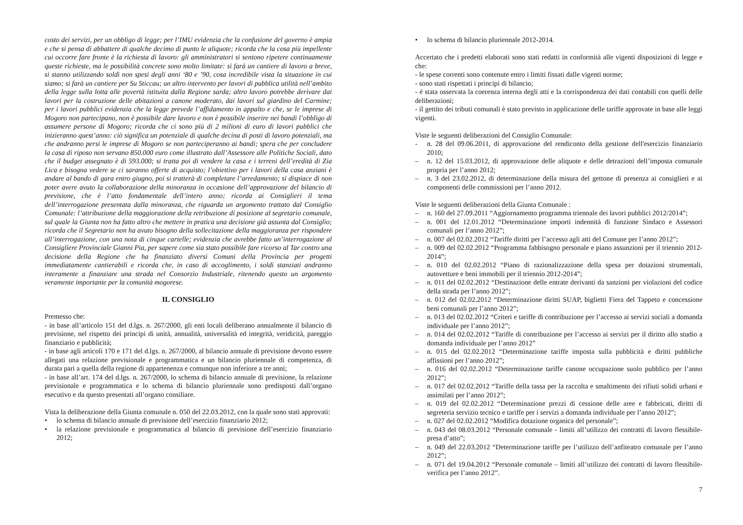costo dei servizi, per un obbligo di legge; per l’IMU evidenzia che la confusione del governo è ampia e che si pensa di abbattere di qualche decimo di punto le aliquote; ricorda che la cosa più impellente cui occorre fare fronte è la richiesta di lavoro: gli amministratori si sentono ripetere continuamente queste richieste, ma le possibilità concrete sono molto limitate: si farà un cantiere di lavoro a breve, si stanno utilizzando soldi non spesi degli anni ‘80 e ’90, cosa incredibile vista la situazione in cui siamo; si farà un cantiere per Su Sticcau; un altro intervento per lavori di pubblica utilità nell’ambito della legge sulla lotta alle povertà istituita dalla Regione sarda; altro lavoro potrebbe derivare dai lavori per la costruzione delle abitazioni a canone moderato, dai lavori sul giardino del Carmine; per i lavori pubblici evidenzia che la legge prevede l’affidamento in appalto e che, se le imprese di Mogoro non partecipano, non è possibile dare lavoro e non è possibile inserire nei bandi l’obbligo di assumere persone di Mogoro; ricorda che ci sono più di 2 milioni di euro di lavori pubblici che inizieranno quest’anno: ciò significa un potenziale di qualche decina di posti di lavoro potenziali, ma che andranno persi le imprese di Mogoro se non parteciperanno ai bandi; spera che per concludere la casa di riposo non servano 850.000 euro come illustrato dall’Assessore alle Politiche Sociali, dato che il budget assegnato è di 593.000; si tratta poi di vendere la casa e i terreni dell’eredità di Zia Lica e bisogna vedere se ci saranno offerte di acquisto; l’obiettivo per i lavori della casa anziani è andare al bando di gara entro giugno, poi si tratterà di completare l’arredamento; si dispiace di non poter avere avuto la collaborazione della minoranza in occasione dell’approvazione del bilancio di previsione, che è l’atto fondamentale dell’intero anno; ricorda ai Consiglieri il tema dell’interrogazione presentata dalla minoranza, che riguarda un argomento trattato dal Consiglio Comunale: l’attribuzione della maggiorazione della retribuzione di posizione al segretario comunale, sul quale la Giunta non ha fatto altro che mettere in pratica una decisione già assunta dal Consiglio; ricorda che il Segretario non ha avuto bisogno della sollecitazione della maggioranza per rispondere all’interrogazione, con una nota di cinque cartelle; evidenzia che avrebbe fatto un’interrogazione al Consigliere Provinciale Gianni Pia, per sapere come sia stato possibile fare ricorso al Tar contro una decisione della Regione che ha finanziato diversi Comuni della Provincia per progetti immediatamente cantierabili e ricorda che, in caso di accoglimento, i soldi stanziati andranno interamente a finanziare una strada nel Consorzio Industriale, ritenendo questo un argomento veramente importante per la comunità mogorese.
IL CONSIGLIO
Premesso che:
- in base all’articolo 151 del d.lgs. n. 267/2000, gli enti locali deliberano annualmente il bilancio di previsione, nel rispetto dei principi di unità, annualità, universalità ed integrità, veridicità, pareggio finanziario e pubblicità;
- in base agli articoli 170 e 171 del d.lgs. n. 267/2000, al bilancio annuale di previsione devono essere allegati una relazione previsionale e programmatica e un bilancio pluriennale di competenza, di durata pari a quella della regione di appartenenza e comunque non inferiore a tre anni;
- in base all’art. 174 del d.lgs. n. 267/2000, lo schema di bilancio annuale di previsione, la relazione previsionale e programmatica e lo schema di bilancio pluriennale sono predisposti dall’organo esecutivo e da questo presentati all’organo consiliare.
Vista la deliberazione della Giunta comunale n. 050 del 22.03.2012, con la quale sono stati approvati:
• lo schema di bilancio annuale di previsione dell’esercizio finanziario 2012;
• la relazione previsionale e programmatica al bilancio di previsione dell’esercizio finanziario 2012;
• lo schema di bilancio pluriennale 2012-2014.
Accertato che i predetti elaborati sono stati redatti in conformità alle vigenti disposizioni di legge e che:
- le spese correnti sono contenute entro i limiti fissati dalle vigenti norme;
- sono stati rispettati i principi di bilancio;
- é stata osservata la coerenza interna degli atti e la corrispondenza dei dati contabili con quelli delle deliberazioni;
- il gettito dei tributi comunali è stato previsto in applicazione delle tariffe approvate in base alle leggi vigenti.
Viste le seguenti deliberazioni del Consiglio Comunale:
- n. 28 del 09.06.2011, di approvazione del rendiconto della gestione dell'esercizio finanziario 2010;
– n. 12 del 15.03.2012, di approvazione delle aliquote e delle detrazioni dell’imposta comunale propria per l’anno 2012;
– n. 3 del 23.02.2012, di determinazione della misura del gettone di presenza ai consiglieri e ai componenti delle commissioni per l’anno 2012.
Viste le seguenti deliberazioni della Giunta Comunale :
– n. 160 del 27.09.2011 “Aggiornamento programma triennale dei lavori pubblici 2012/2014”;
– n. 001 del 12.01.2012 “Determinazione importi indennità di funzione Sindaco e Assessori comunali per l’anno 2012”;
– n. 007 del 02.02.2012 “Tariffe diritti per l’accesso agli atti del Comune per l’anno 2012”;
– n. 009 del 02.02.2012 “Programma fabbisogno personale e piano assunzioni per il triennio 2012-2014”;
– n. 010 del 02.02.2012 “Piano di razionalizzazione della spesa per dotazioni strumentali, autovetture e beni immobili per il triennio 2012-2014”;
– n. 011 del 02.02.2012 “Destinazione delle entrate derivanti da sanzioni per violazioni del codice della strada per l’anno 2012”;
– n. 012 del 02.02.2012 “Determinazione diritti SUAP, biglietti Fiera del Tappeto e concessione beni comunali per l’anno 2012”;
– n. 013 del 02.02.2012 “Criteri e tariffe di contribuzione per l’accesso ai servizi sociali a domanda individuale per l’anno 2012”;
– n. 014 del 02.02.2012 “Tariffe di contribuzione per l’accesso ai servizi per il diritto allo studio a domanda individuale per l’anno 2012”
– n. 015 del 02.02.2012 “Determinazione tariffe imposta sulla pubblicità e diritti pubbliche affissioni per l’anno 2012”;
– n. 016 del 02.02.2012 “Determinazione tariffe canone occupazione suolo pubblico per l’anno 2012”;
– n. 017 del 02.02.2012 “Tariffe della tassa per la raccolta e smaltimento dei rifiuti solidi urbani e assimilati per l’anno 2012”;
– n. 019 del 02.02.2012 “Determinazione prezzi di cessione delle aree e fabbricati, diritti di segreteria servizio tecnico e tariffe per i servizi a domanda individuale per l’anno 2012”;
– n. 027 del 02.02.2012 “Modifica dotazione organica del personale”;
– n. 043 del 08.03.2012 “Personale comunale - limiti all’utilizzo dei contratti di lavoro flessibile-presa d’atto”;
– n. 049 del 22.03.2012 “Determinazione tariffe per l’utilizzo dell’anfiteatro comunale per l’anno 2012”;
– n. 071 del 19.04.2012 “Personale comunale – limiti all’utilizzo dei contratti di lavoro flessibile- verifica per l’anno 2012”.
7